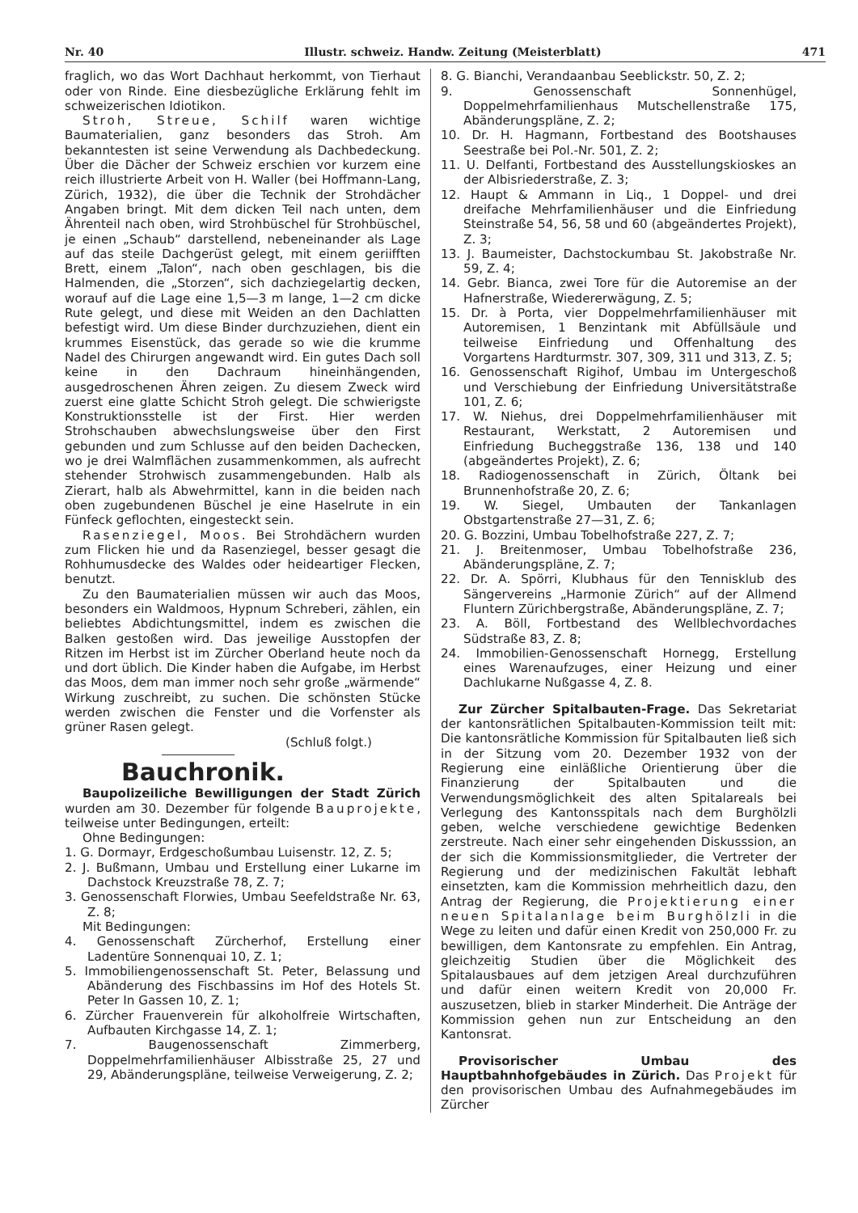Nr. 40 Illustr. schweiz. Handw. Zeitung (Meisterblatt) 471
fraglich, wo das Wort Dachhaut herkommt, von Tierhaut oder von Rinde. Eine diesbezügliche Erklärung fehlt im schweizerischen Idiotikon.
Stroh, Streue, Schilf waren wichtige Baumaterialien, ganz besonders das Stroh. Am bekanntesten ist seine Verwendung als Dachbedeckung. Über die Dächer der Schweiz erschien vor kurzem eine reich illustrierte Arbeit von H. Waller (bei Hoffmann-Lang, Zürich, 1932), die über die Technik der Strohdächer Angaben bringt. Mit dem dicken Teil nach unten, dem Ährenteil nach oben, wird Strohbüschel für Strohbüschel, je einen „Schaub“ darstellend, nebeneinander als Lage auf das steile Dachgerüst gelegt, mit einem geriifften Brett, einem „Talon“, nach oben geschlagen, bis die Halmenden, die „Storzen“, sich dachziegelartig decken, worauf auf die Lage eine 1,5—3 m lange, 1—2 cm dicke Rute gelegt, und diese mit Weiden an den Dachlatten befestigt wird. Um diese Binder durchzuziehen, dient ein krummes Eisenstück, das gerade so wie die krumme Nadel des Chirurgen angewandt wird. Ein gutes Dach soll keine in den Dachraum hineinhängenden, ausgedroschenen Ähren zeigen. Zu diesem Zweck wird zuerst eine glatte Schicht Stroh gelegt. Die schwierigste Konstruktionsstelle ist der First. Hier werden Strohschauben abwechslungsweise über den First gebunden und zum Schlusse auf den beiden Dachecken, wo je drei Walmflächen zusammenkommen, als aufrecht stehender Strohwisch zusammengebunden. Halb als Zierart, halb als Abwehrmittel, kann in die beiden nach oben zugebundenen Büschel je eine Haselrute in ein Fünfeck geflochten, eingesteckt sein.
Rasenziegel, Moos. Bei Strohdächern wurden zum Flicken hie und da Rasenziegel, besser gesagt die Rohhumusdecke des Waldes oder heideartiger Flecken, benutzt.
Zu den Baumaterialien müssen wir auch das Moos, besonders ein Waldmoos, Hypnum Schreberi, zählen, ein beliebtes Abdichtungsmittel, indem es zwischen die Balken gestoßen wird. Das jeweilige Ausstopfen der Ritzen im Herbst ist im Zürcher Oberland heute noch da und dort üblich. Die Kinder haben die Aufgabe, im Herbst das Moos, dem man immer noch sehr große „wärmende“ Wirkung zuschreibt, zu suchen. Die schönsten Stücke werden zwischen die Fenster und die Vorfenster als grüner Rasen gelegt.
(Schluß folgt.)
Bauchronik.
Baupolizeiliche Bewilligungen der Stadt Zürich wurden am 30. Dezember für folgende Bauprojekte, teilweise unter Bedingungen, erteilt:
Ohne Bedingungen:
1. G. Dormayr, Erdgeschoßumbau Luisenstr. 12, Z. 5;
2. J. Bußmann, Umbau und Erstellung einer Lukarne im Dachstock Kreuzstraße 78, Z. 7;
3. Genossenschaft Florwies, Umbau Seefeldstraße Nr. 63, Z. 8;
Mit Bedingungen:
4. Genossenschaft Zürcherhof, Erstellung einer Ladentüre Sonnenquai 10, Z. 1;
5. Immobiliengenossenschaft St. Peter, Belassung und Abänderung des Fischbassins im Hof des Hotels St. Peter In Gassen 10, Z. 1;
6. Zürcher Frauenverein für alkoholfreie Wirtschaften, Aufbauten Kirchgasse 14, Z. 1;
7. Baugenossenschaft Zimmerberg, Doppelmehrfamilienhäuser Albisstraße 25, 27 und 29, Abänderungspläne, teilweise Verweigerung, Z. 2;
8. G. Bianchi, Verandaanbau Seeblickstr. 50, Z. 2;
9. Genossenschaft Sonnenhügel, Doppelmehrfamilienhaus Mutschellenstraße 175, Abänderungspläne, Z. 2;
10. Dr. H. Hagmann, Fortbestand des Bootshauses Seestraße bei Pol.-Nr. 501, Z. 2;
11. U. Delfanti, Fortbestand des Ausstellungskioskes an der Albisriederstraße, Z. 3;
12. Haupt & Ammann in Liq., 1 Doppel- und drei dreifache Mehrfamilienhäuser und die Einfriedung Steinstraße 54, 56, 58 und 60 (abgeändertes Projekt), Z. 3;
13. J. Baumeister, Dachstockumbau St. Jakobstraße Nr. 59, Z. 4;
14. Gebr. Bianca, zwei Tore für die Autoremise an der Hafnerstraße, Wiedererwägung, Z. 5;
15. Dr. à Porta, vier Doppelmehrfamilienhäuser mit Autoremisen, 1 Benzintank mit Abfüllsäule und teilweise Einfriedung und Offenhaltung des Vorgartens Hardturmstr. 307, 309, 311 und 313, Z. 5;
16. Genossenschaft Rigihof, Umbau im Untergeschoß und Verschiebung der Einfriedung Universitätstraße 101, Z. 6;
17. W. Niehus, drei Doppelmehrfamilienhäuser mit Restaurant, Werkstatt, 2 Autoremisen und Einfriedung Bucheggstraße 136, 138 und 140 (abgeändertes Projekt), Z. 6;
18. Radiogenossenschaft in Zürich, Öltank bei Brunnenhofstraße 20, Z. 6;
19. W. Siegel, Umbauten der Tankanlagen Obstgartenstraße 27—31, Z. 6;
20. G. Bozzini, Umbau Tobelhofstraße 227, Z. 7;
21. J. Breitenmoser, Umbau Tobelhofstraße 236, Abänderungspläne, Z. 7;
22. Dr. A. Spörri, Klubhaus für den Tennisklub des Sängervereins „Harmonie Zürich“ auf der Allmend Fluntern Zürichbergstraße, Abänderungspläne, Z. 7;
23. A. Böll, Fortbestand des Wellblechvordaches Südstraße 83, Z. 8;
24. Immobilien-Genossenschaft Hornegg, Erstellung eines Warenaufzuges, einer Heizung und einer Dachlukarne Nußgasse 4, Z. 8.
Zur Zürcher Spitalbauten-Frage. Das Sekretariat der kantonsrätlichen Spitalbauten-Kommission teilt mit: Die kantonsrätliche Kommission für Spitalbauten ließ sich in der Sitzung vom 20. Dezember 1932 von der Regierung eine einläßliche Orientierung über die Finanzierung der Spitalbauten und die Verwendungsmöglichkeit des alten Spitalareals bei Verlegung des Kantonsspitals nach dem Burghölzli geben, welche verschiedene gewichtige Bedenken zerstreute. Nach einer sehr eingehenden Diskusssion, an der sich die Kommissionsmitglieder, die Vertreter der Regierung und der medizinischen Fakultät lebhaft einsetzten, kam die Kommission mehrheitlich dazu, den Antrag der Regierung, die Projektierung einer neuen Spitalanlage beim Burghölzli in die Wege zu leiten und dafür einen Kredit von 250,000 Fr. zu bewilligen, dem Kantonsrate zu empfehlen. Ein Antrag, gleichzeitig Studien über die Möglichkeit des Spitalausbaues auf dem jetzigen Areal durchzuführen und dafür einen weitern Kredit von 20,000 Fr. auszusetzen, blieb in starker Minderheit. Die Anträge der Kommission gehen nun zur Entscheidung an den Kantonsrat.
Provisorischer Umbau des Hauptbahnhofgebäudes in Zürich. Das Projekt für den provisorischen Umbau des Aufnahmegebäudes im Zürcher